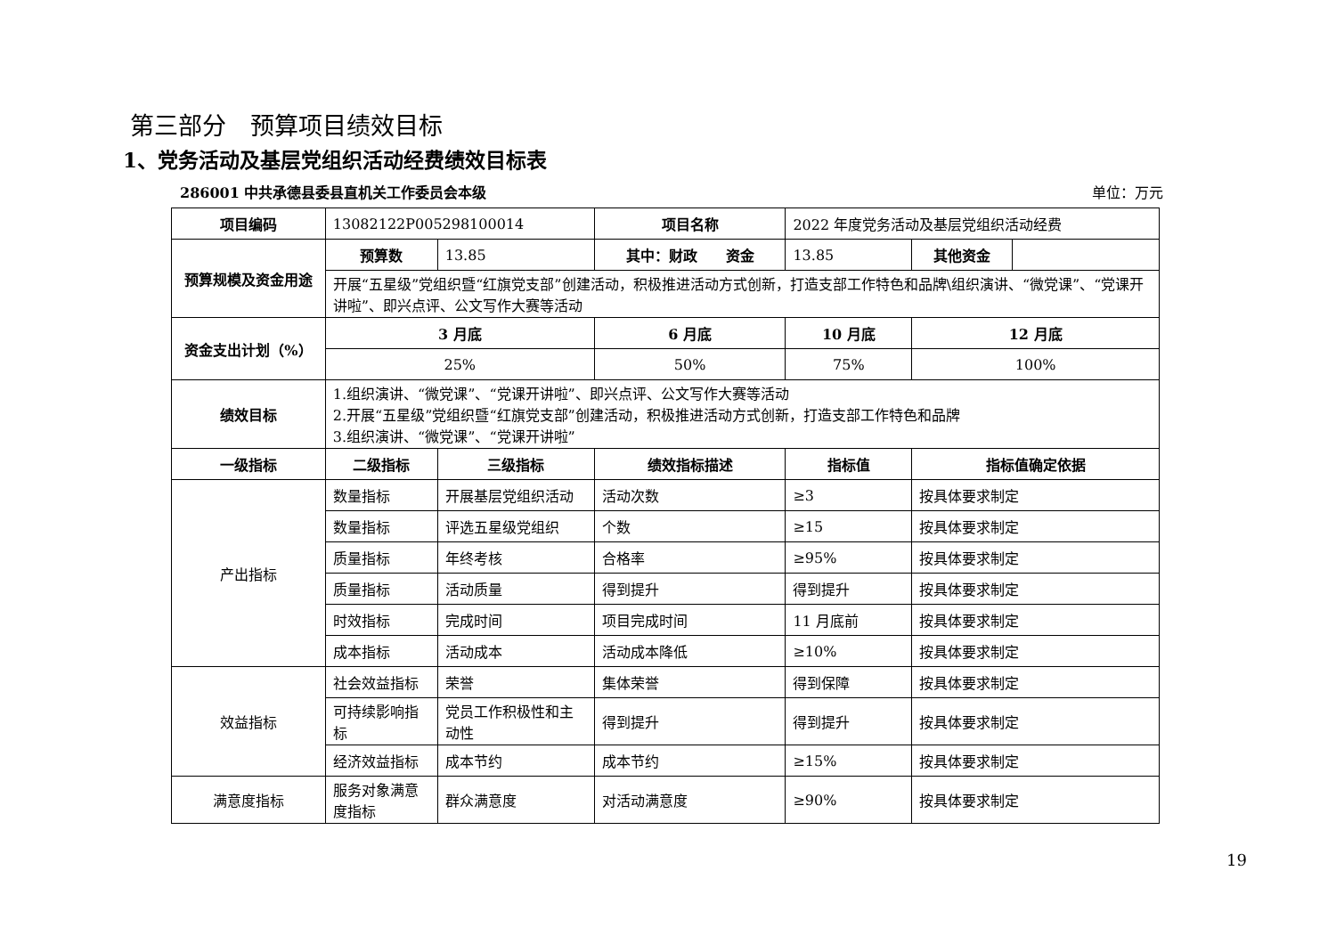第三部分　预算项目绩效目标
1、党务活动及基层党组织活动经费绩效目标表
286001 中共承德县委县直机关工作委员会本级 单位：万元
| 项目编码 | 13082122P005298100014 | | 项目名称 | 2022 年度党务活动及基层党组织活动经费 | | |
| 预算规模及资金用途 | 预算数 | 13.85 | 其中：财政 资金 | 13.85 | 其他资金 | |
| | 开展“五星级”党组织暨“红旗党支部”创建活动，积极推进活动方式创新，打造支部工作特色和品牌\组织演讲、“微党课”、“党课开讲啦”、即兴点评、公文写作大赛等活动 | | | | | |
| 资金支出计划（%） | 3 月底 | | 6 月底 | 10 月底 | 12 月底 | |
| | 25% | | 50% | 75% | 100% | |
| 绩效目标 | 1.组织演讲、“微党课”、“党课开讲啦”、即兴点评、公文写作大赛等活动 2.开展“五星级”党组织暨“红旗党支部”创建活动，积极推进活动方式创新，打造支部工作特色和品牌 3.组织演讲、“微党课”、“党课开讲啦” | | | | | |
| 一级指标 | 二级指标 | 三级指标 | 绩效指标描述 | 指标值 | 指标值确定依据 | |
| 产出指标 | 数量指标 | 开展基层党组织活动 | 活动次数 | ≥3 | 按具体要求制定 | |
| | 数量指标 | 评选五星级党组织 | 个数 | ≥15 | 按具体要求制定 | |
| | 质量指标 | 年终考核 | 合格率 | ≥95% | 按具体要求制定 | |
| | 质量指标 | 活动质量 | 得到提升 | 得到提升 | 按具体要求制定 | |
| | 时效指标 | 完成时间 | 项目完成时间 | 11 月底前 | 按具体要求制定 | |
| | 成本指标 | 活动成本 | 活动成本降低 | ≥10% | 按具体要求制定 | |
| 效益指标 | 社会效益指标 | 荣誉 | 集体荣誉 | 得到保障 | 按具体要求制定 | |
| | 可持续影响指标 | 党员工作积极性和主动性 | 得到提升 | 得到提升 | 按具体要求制定 | |
| | 经济效益指标 | 成本节约 | 成本节约 | ≥15% | 按具体要求制定 | |
| 满意度指标 | 服务对象满意度指标 | 群众满意度 | 对活动满意度 | ≥90% | 按具体要求制定 | |
19